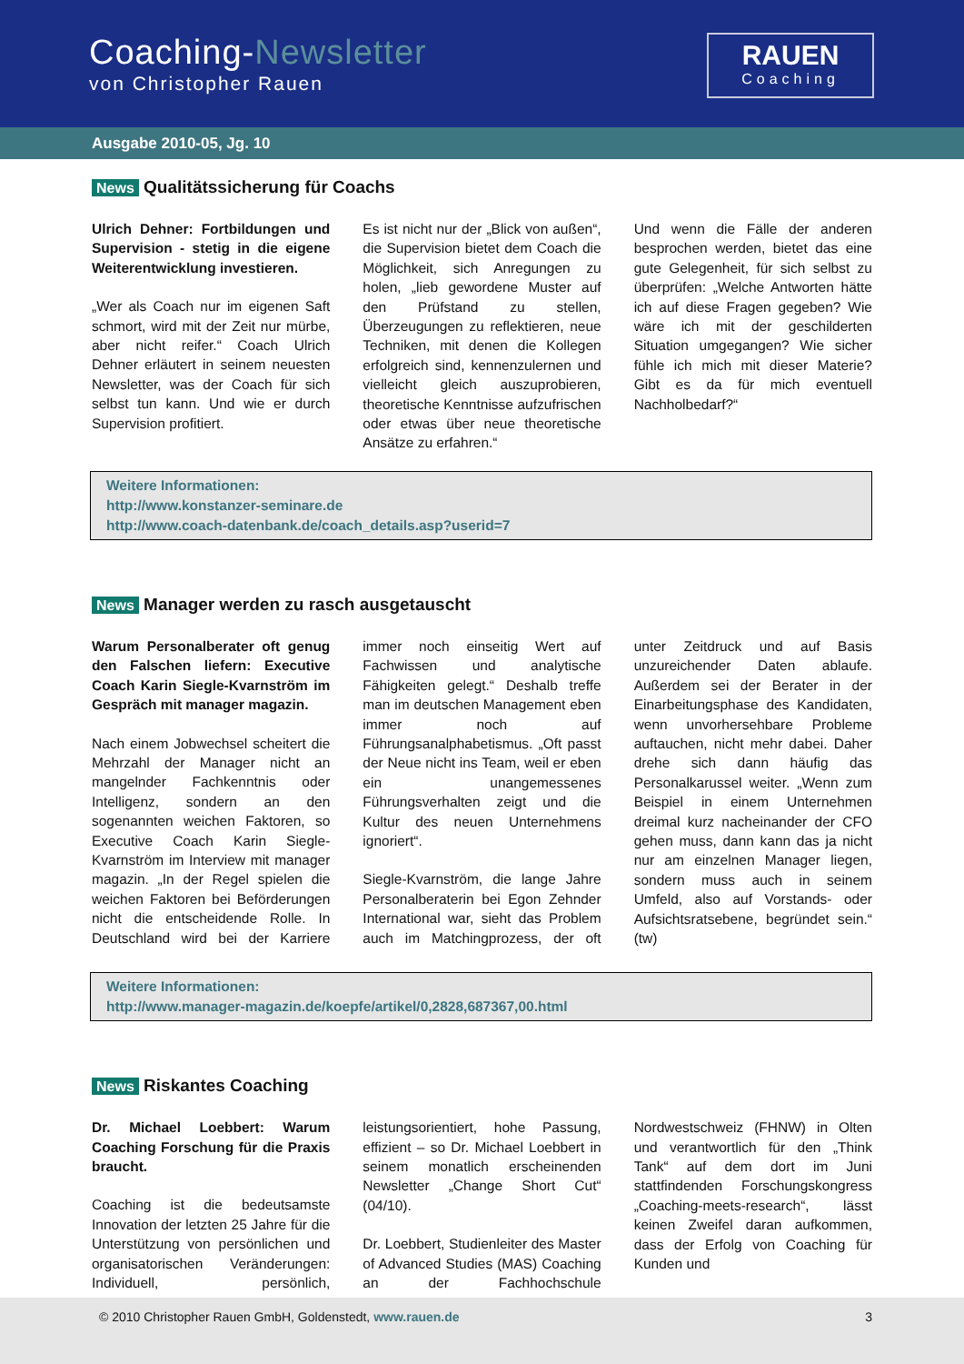Coaching-Newsletter
von Christopher Rauen
RAUEN
Coaching
Ausgabe 2010-05, Jg. 10
News Qualitätssicherung für Coachs
Ulrich Dehner: Fortbildungen und Supervision - stetig in die eigene Weiterentwicklung investieren.
„Wer als Coach nur im eigenen Saft schmort, wird mit der Zeit nur mürbe, aber nicht reifer.“ Coach Ulrich Dehner erläutert in seinem neuesten Newsletter, was der Coach für sich selbst tun kann. Und wie er durch Supervision profitiert.
Es ist nicht nur der „Blick von außen“, die Supervision bietet dem Coach die Möglichkeit, sich Anregungen zu holen, „lieb gewordene Muster auf den Prüfstand zu stellen, Überzeugungen zu reflektieren, neue Techniken, mit denen die Kollegen erfolgreich sind, kennenzulernen und vielleicht gleich auszuprobieren, theoretische Kenntnisse aufzufrischen oder etwas über neue theoretische Ansätze zu erfahren.“
Und wenn die Fälle der anderen besprochen werden, bietet das eine gute Gelegenheit, für sich selbst zu überprüfen: „Welche Antworten hätte ich auf diese Fragen gegeben? Wie wäre ich mit der geschilderten Situation umgegangen? Wie sicher fühle ich mich mit dieser Materie? Gibt es da für mich eventuell Nachholbedarf?“
Weitere Informationen:
http://www.konstanzer-seminare.de
http://www.coach-datenbank.de/coach_details.asp?userid=7
News Manager werden zu rasch ausgetauscht
Warum Personalberater oft genug den Falschen liefern: Executive Coach Karin Siegle-Kvarnström im Gespräch mit manager magazin.
Nach einem Jobwechsel scheitert die Mehrzahl der Manager nicht an mangelnder Fachkenntnis oder Intelligenz, sondern an den sogenannten weichen Faktoren, so Executive Coach Karin Siegle-Kvarnström im Interview mit manager magazin. „In der Regel spielen die weichen Faktoren bei Beförderungen nicht die entscheidende Rolle. In Deutschland wird bei der Karriere immer noch einseitig Wert auf Fachwissen und analytische Fähigkeiten gelegt.“ Deshalb treffe man im deutschen Management eben immer noch auf Führungsanalphabetismus. „Oft passt der Neue nicht ins Team, weil er eben ein unangemessenes Führungsverhalten zeigt und die Kultur des neuen Unternehmens ignoriert“.
Siegle-Kvarnström, die lange Jahre Personalberaterin bei Egon Zehnder International war, sieht das Problem auch im Matchingprozess, der oft unter Zeitdruck und auf Basis unzureichender Daten ablaufe. Außerdem sei der Berater in der Einarbeitungsphase des Kandidaten, wenn unvorhersehbare Probleme auftauchen, nicht mehr dabei. Daher drehe sich dann häufig das Personalkarussel weiter. „Wenn zum Beispiel in einem Unternehmen dreimal kurz nacheinander der CFO gehen muss, dann kann das ja nicht nur am einzelnen Manager liegen, sondern muss auch in seinem Umfeld, also auf Vorstands- oder Aufsichtsratsebene, begründet sein.“ (tw)
Weitere Informationen:
http://www.manager-magazin.de/koepfe/artikel/0,2828,687367,00.html
News Riskantes Coaching
Dr. Michael Loebbert: Warum Coaching Forschung für die Praxis braucht.
Coaching ist die bedeutsamste Innovation der letzten 25 Jahre für die Unterstützung von persönlichen und organisatorischen Veränderungen: Individuell, persönlich, leistungsorientiert, hohe Passung, effizient – so Dr. Michael Loebbert in seinem monatlich erscheinenden Newsletter „Change Short Cut“ (04/10).
Dr. Loebbert, Studienleiter des Master of Advanced Studies (MAS) Coaching an der Fachhochschule Nordwestschweiz (FHNW) in Olten und verantwortlich für den „Think Tank“ auf dem dort im Juni stattfindenden Forschungskongress „Coaching-meets-research“, lässt keinen Zweifel daran aufkommen, dass der Erfolg von Coaching für Kunden und
© 2010 Christopher Rauen GmbH, Goldenstedt, www.rauen.de 3